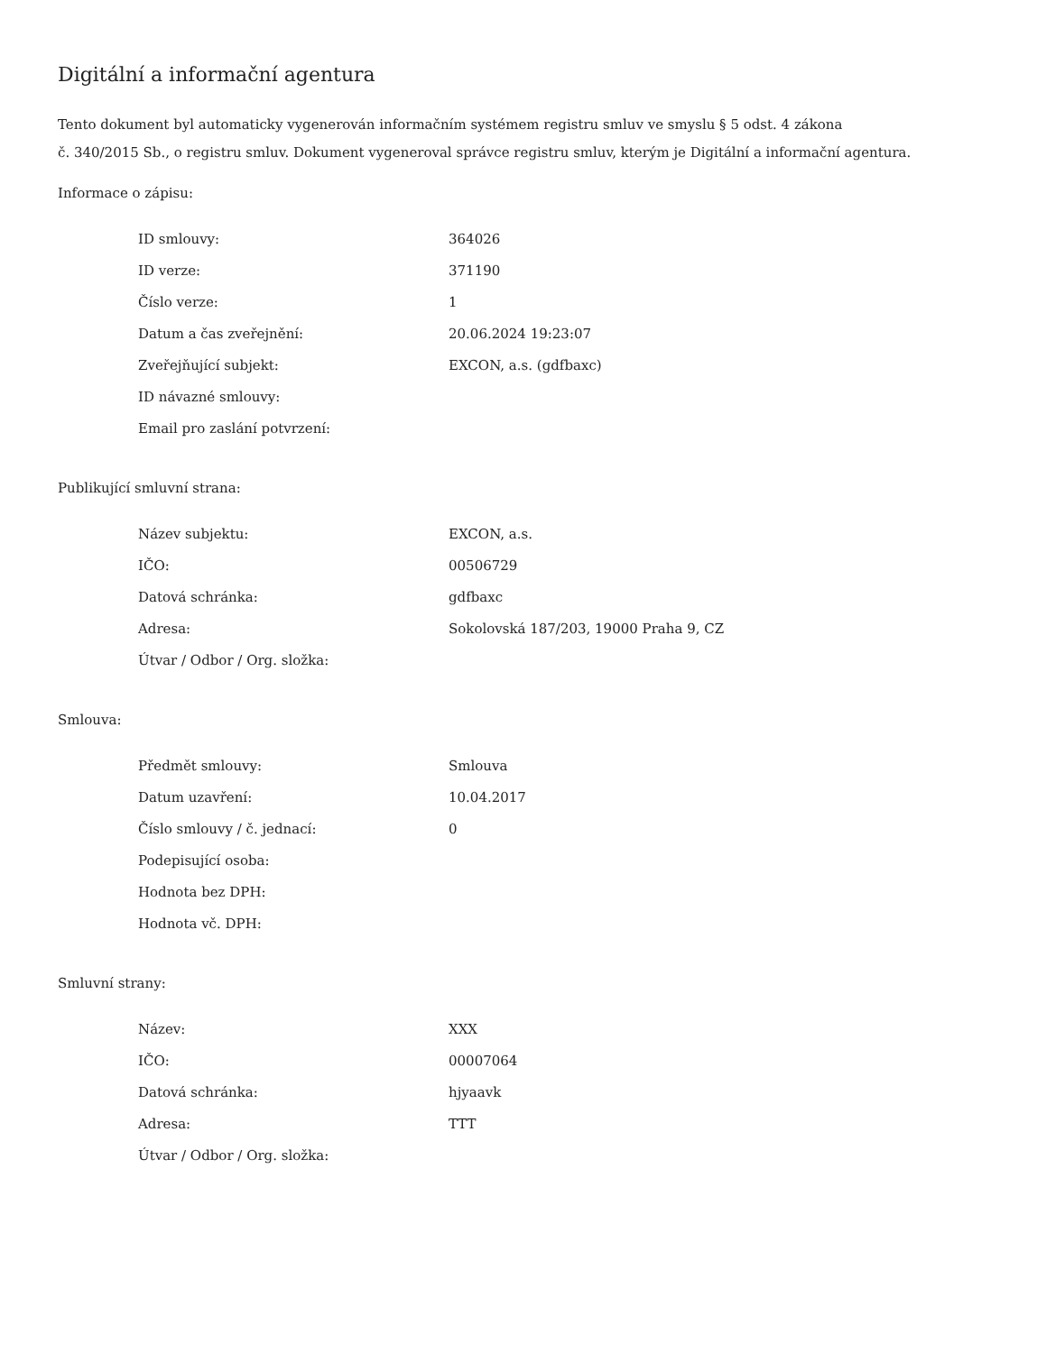Digitální a informační agentura
Tento dokument byl automaticky vygenerován informačním systémem registru smluv ve smyslu § 5 odst. 4 zákona
č. 340/2015 Sb., o registru smluv. Dokument vygeneroval správce registru smluv, kterým je Digitální a informační agentura.
Informace o zápisu:
| ID smlouvy: | 364026 |
| ID verze: | 371190 |
| Číslo verze: | 1 |
| Datum a čas zveřejnění: | 20.06.2024 19:23:07 |
| Zveřejňující subjekt: | EXCON, a.s. (gdfbaxc) |
| ID návazné smlouvy: | |
| Email pro zaslání potvrzení: | |
Publikující smluvní strana:
| Název subjektu: | EXCON, a.s. |
| IČO: | 00506729 |
| Datová schránka: | gdfbaxc |
| Adresa: | Sokolovská 187/203, 19000 Praha 9, CZ |
| Útvar / Odbor / Org. složka: | |
Smlouva:
| Předmět smlouvy: | Smlouva |
| Datum uzavření: | 10.04.2017 |
| Číslo smlouvy / č. jednací: | 0 |
| Podepisující osoba: | |
| Hodnota bez DPH: | |
| Hodnota vč. DPH: | |
Smluvní strany:
| Název: | XXX |
| IČO: | 00007064 |
| Datová schránka: | hjyaavk |
| Adresa: | TTT |
| Útvar / Odbor / Org. složka: | |